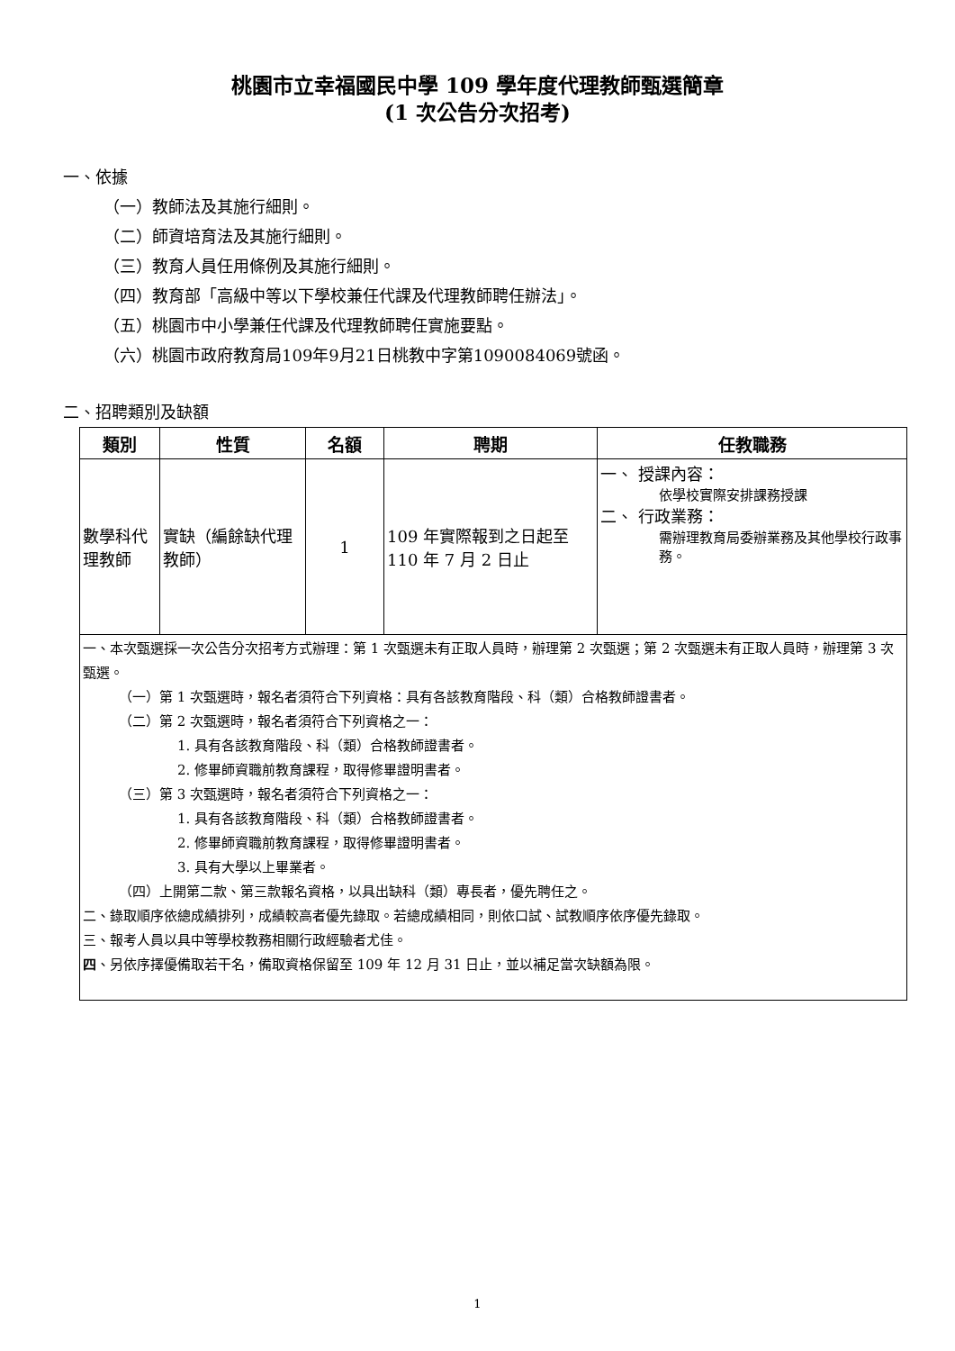桃園市立幸福國民中學 109 學年度代理教師甄選簡章
(1 次公告分次招考)
一、依據
（一）教師法及其施行細則。
（二）師資培育法及其施行細則。
（三）教育人員任用條例及其施行細則。
（四）教育部「高級中等以下學校兼任代課及代理教師聘任辦法」。
（五）桃園市中小學兼任代課及代理教師聘任實施要點。
（六）桃園市政府教育局109年9月21日桃教中字第1090084069號函。
二、招聘類別及缺額
| 類別 | 性質 | 名額 | 聘期 | 任教職務 |
| --- | --- | --- | --- | --- |
| 數學科代理教師 | 實缺（編餘缺代理教師） | 1 | 109 年實際報到之日起至 110 年 7 月 2 日止 | 一、 授課內容： 依學校實際安排課務授課 二、 行政業務： 需辦理教育局委辦業務及其他學校行政事務。 |
| 一、本次甄選採一次公告分次招考方式辦理：第 1 次甄選未有正取人員時，辦理第 2 次甄選；第 2 次甄選未有正取人員時，辦理第 3 次甄選。 （一）第 1 次甄選時，報名者須符合下列資格：具有各該教育階段、科（類）合格教師證書者。 （二）第 2 次甄選時，報名者須符合下列資格之一： 1. 具有各該教育階段、科（類）合格教師證書者。 2. 修畢師資職前教育課程，取得修畢證明書者。 （三）第 3 次甄選時，報名者須符合下列資格之一： 1. 具有各該教育階段、科（類）合格教師證書者。 2. 修畢師資職前教育課程，取得修畢證明書者。 3. 具有大學以上畢業者。 （四）上開第二款、第三款報名資格，以具出缺科（類）專長者，優先聘任之。 二、錄取順序依總成績排列，成績較高者優先錄取。若總成績相同，則依口試、試教順序依序優先錄取。 三、報考人員以具中等學校教務相關行政經驗者尤佳。 四 、另依序擇優備取若干名，備取資格保留至 109 年 12 月 31 日止，並以補足當次缺額為限。 | | | | |
1